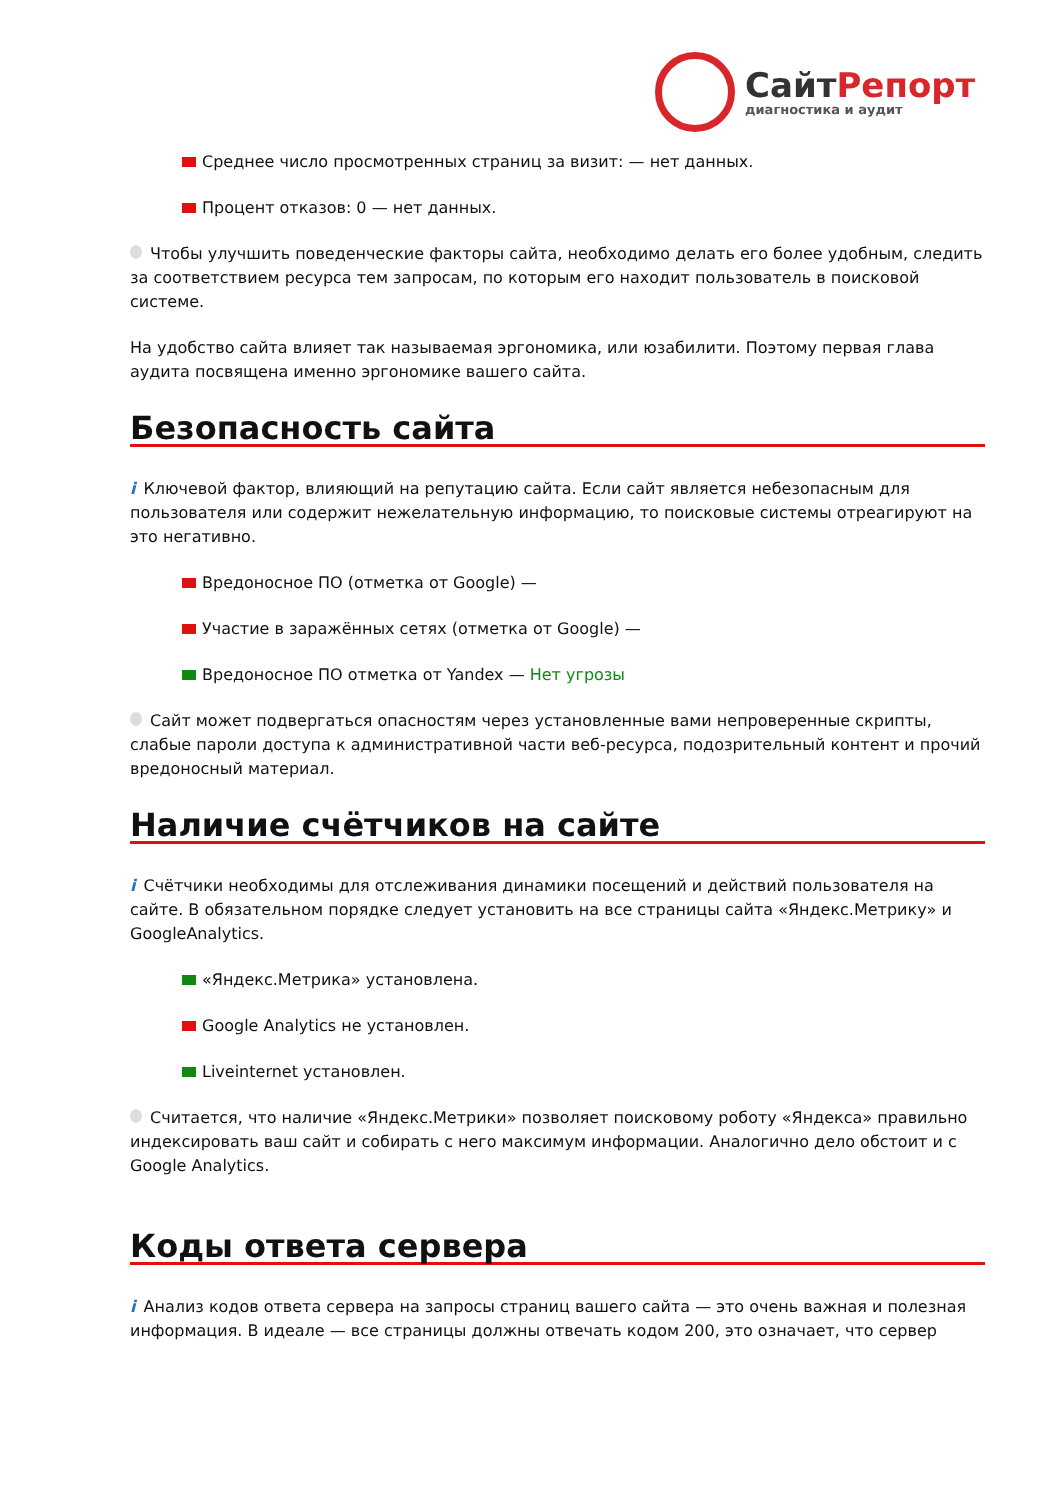СайтРепорт
диагностика и аудит
Среднее число просмотренных страниц за визит: — нет данных.
Процент отказов: 0 — нет данных.
Чтобы улучшить поведенческие факторы сайта, необходимо делать его более удобным, следить за соответствием ресурса тем запросам, по которым его находит пользователь в поисковой системе.
На удобство сайта влияет так называемая эргономика, или юзабилити. Поэтому первая глава аудита посвящена именно эргономике вашего сайта.
Безопасность сайта
i Ключевой фактор, влияющий на репутацию сайта. Если сайт является небезопасным для пользователя или содержит нежелательную информацию, то поисковые системы отреагируют на это негативно.
Вредоносное ПО (отметка от Google) —
Участие в заражённых сетях (отметка от Google) —
Вредоносное ПО отметка от Yandex — Нет угрозы
Сайт может подвергаться опасностям через установленные вами непроверенные скрипты, слабые пароли доступа к административной части веб-ресурса, подозрительный контент и прочий вредоносный материал.
Наличие счётчиков на сайте
i Счётчики необходимы для отслеживания динамики посещений и действий пользователя на сайте. В обязательном порядке следует установить на все страницы сайта «Яндекс.Метрику» и GoogleAnalytics.
«Яндекс.Метрика» установлена.
Google Analytics не установлен.
Liveinternet установлен.
Считается, что наличие «Яндекс.Метрики» позволяет поисковому роботу «Яндекса» правильно индексировать ваш сайт и собирать с него максимум информации. Аналогично дело обстоит и с Google Analytics.
Коды ответа сервера
i Анализ кодов ответа сервера на запросы страниц вашего сайта — это очень важная и полезная информация. В идеале — все страницы должны отвечать кодом 200, это означает, что сервер